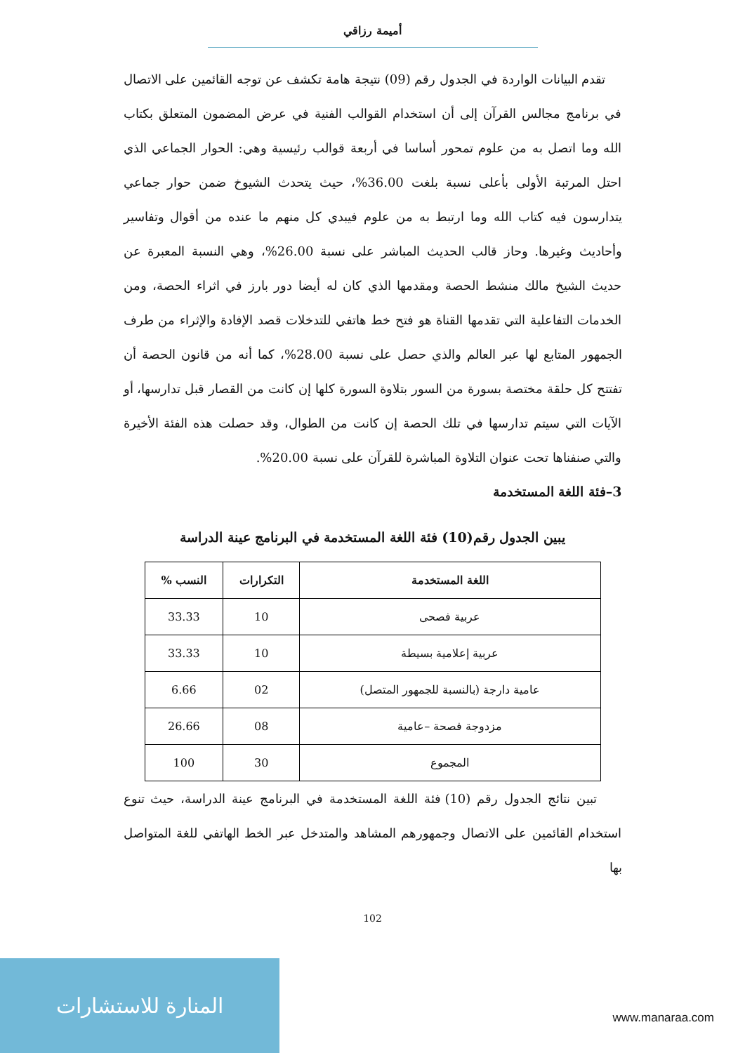أميمة رزاقي
تقدم البيانات الواردة في الجدول رقم (09) نتيجة هامة تكشف عن توجه القائمين على الاتصال في برنامج مجالس القرآن إلى أن استخدام القوالب الفنية في عرض المضمون المتعلق بكتاب الله وما اتصل به من علوم تمحور أساسا في أربعة قوالب رئيسية وهي: الحوار الجماعي الذي احتل المرتبة الأولى بأعلى نسبة بلغت 36.00%، حيث يتحدث الشيوخ ضمن حوار جماعي يتدارسون فيه كتاب الله وما ارتبط به من علوم فيبدي كل منهم ما عنده من أقوال وتفاسير وأحاديث وغيرها. وحاز قالب الحديث المباشر على نسبة 26.00%، وهي النسبة المعبرة عن حديث الشيخ مالك منشط الحصة ومقدمها الذي كان له أيضا دور بارز في اثراء الحصة، ومن الخدمات التفاعلية التي تقدمها القناة هو فتح خط هاتفي للتدخلات قصد الإفادة والإثراء من طرف الجمهور المتابع لها عبر العالم والذي حصل على نسبة 28.00%، كما أنه من قانون الحصة أن تفتتح كل حلقة مختصة بسورة من السور بتلاوة السورة كلها إن كانت من القصار قبل تدارسها، أو الآيات التي سيتم تدارسها في تلك الحصة إن كانت من الطوال، وقد حصلت هذه الفئة الأخيرة والتي صنفناها تحت عنوان التلاوة المباشرة للقرآن على نسبة 20.00%.
3–فئة اللغة المستخدمة
يبين الجدول رقم(10) فئة اللغة المستخدمة في البرنامج عينة الدراسة
| اللغة المستخدمة | التكرارات | النسب % |
| --- | --- | --- |
| عربية فصحى | 10 | 33.33 |
| عربية إعلامية بسيطة | 10 | 33.33 |
| عامية دارجة (بالنسبة للجمهور المتصل) | 02 | 6.66 |
| مزدوجة فصحة –عامية | 08 | 26.66 |
| المجموع | 30 | 100 |
تبين نتائج الجدول رقم (10) فئة اللغة المستخدمة في البرنامج عينة الدراسة، حيث تنوع استخدام القائمين على الاتصال وجمهورهم المشاهد والمتدخل عبر الخط الهاتفي للغة المتواصل بها
102
المنارة للاستشارات
www.manaraa.com